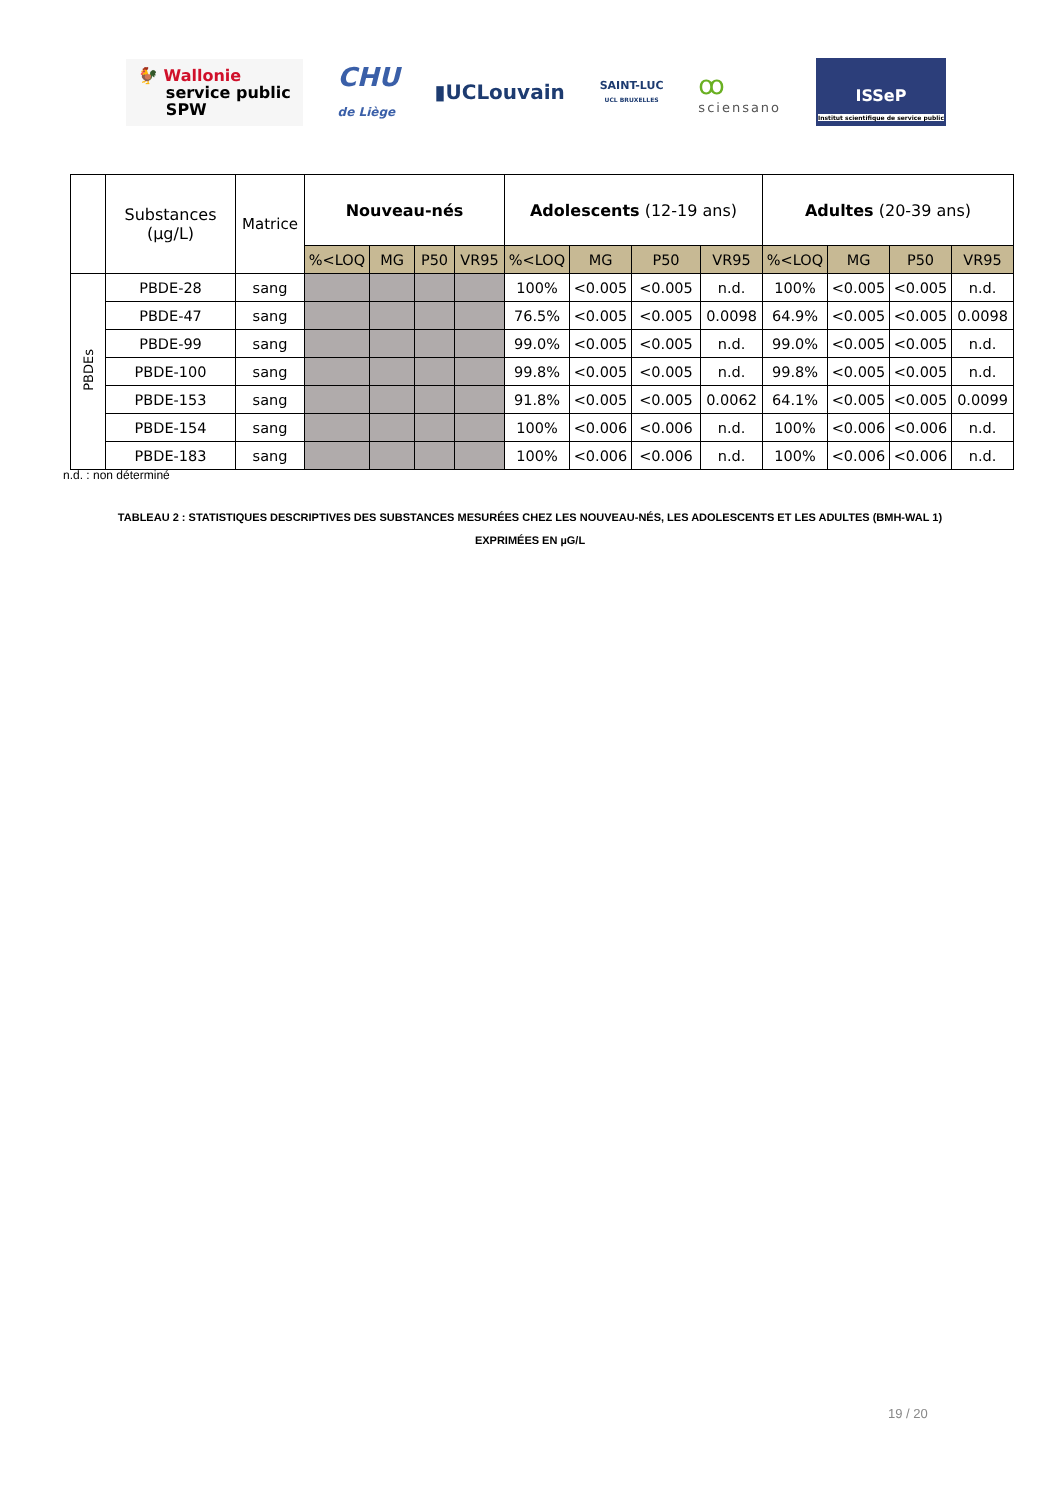🐓 Wallonie
service public
SPW
CHU
de Liège
▮UCLouvain
SAINT-LUC
UCL BRUXELLES
ꝏ
sciensano
ISSeP
Institut scientifique de service public
| | Substances (µg/L) | Matrice | Nouveau-nés | | | | Adolescents (12-19 ans) | | | | Adultes (20-39 ans) | | | |
| --- | --- | --- | --- | --- | --- | --- | --- | --- | --- | --- | --- | --- | --- | --- |
| | | | %<LOQ | MG | P50 | VR95 | %<LOQ | MG | P50 | VR95 | %<LOQ | MG | P50 | VR95 |
| PBDEs | PBDE-28 | sang | | | | | 100% | <0.005 | <0.005 | n.d. | 100% | <0.005 | <0.005 | n.d. |
| | PBDE-47 | sang | | | | | 76.5% | <0.005 | <0.005 | 0.0098 | 64.9% | <0.005 | <0.005 | 0.0098 |
| | PBDE-99 | sang | | | | | 99.0% | <0.005 | <0.005 | n.d. | 99.0% | <0.005 | <0.005 | n.d. |
| | PBDE-100 | sang | | | | | 99.8% | <0.005 | <0.005 | n.d. | 99.8% | <0.005 | <0.005 | n.d. |
| | PBDE-153 | sang | | | | | 91.8% | <0.005 | <0.005 | 0.0062 | 64.1% | <0.005 | <0.005 | 0.0099 |
| | PBDE-154 | sang | | | | | 100% | <0.006 | <0.006 | n.d. | 100% | <0.006 | <0.006 | n.d. |
| | PBDE-183 | sang | | | | | 100% | <0.006 | <0.006 | n.d. | 100% | <0.006 | <0.006 | n.d. |
n.d. : non déterminé
TABLEAU 2 : STATISTIQUES DESCRIPTIVES DES SUBSTANCES MESURÉES CHEZ LES NOUVEAU-NÉS, LES ADOLESCENTS ET LES ADULTES (BMH-WAL 1)
EXPRIMÉES EN µG/L
19 / 20